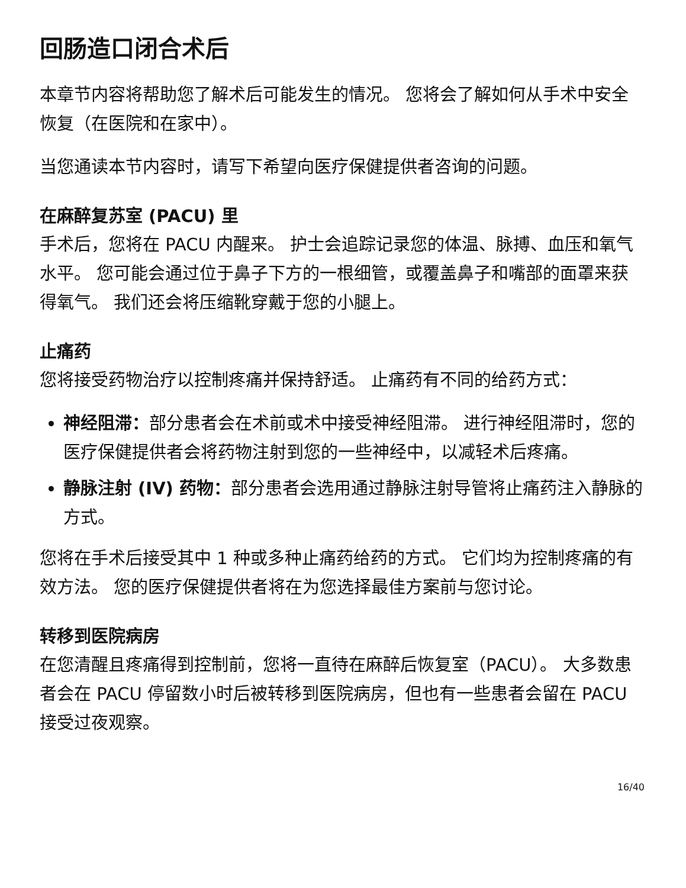回肠造口闭合术后
本章节内容将帮助您了解术后可能发生的情况。 您将会了解如何从手术中安全恢复（在医院和在家中）。
当您通读本节内容时，请写下希望向医疗保健提供者咨询的问题。
在麻醉复苏室 (PACU) 里
手术后，您将在 PACU 内醒来。 护士会追踪记录您的体温、脉搏、血压和氧气水平。 您可能会通过位于鼻子下方的一根细管，或覆盖鼻子和嘴部的面罩来获得氧气。 我们还会将压缩靴穿戴于您的小腿上。
止痛药
您将接受药物治疗以控制疼痛并保持舒适。 止痛药有不同的给药方式：
神经阻滞：部分患者会在术前或术中接受神经阻滞。 进行神经阻滞时，您的医疗保健提供者会将药物注射到您的一些神经中，以减轻术后疼痛。
静脉注射 (IV) 药物：部分患者会选用通过静脉注射导管将止痛药注入静脉的方式。
您将在手术后接受其中 1 种或多种止痛药给药的方式。 它们均为控制疼痛的有效方法。 您的医疗保健提供者将在为您选择最佳方案前与您讨论。
转移到医院病房
在您清醒且疼痛得到控制前，您将一直待在麻醉后恢复室（PACU）。 大多数患者会在 PACU 停留数小时后被转移到医院病房，但也有一些患者会留在 PACU 接受过夜观察。
16/40